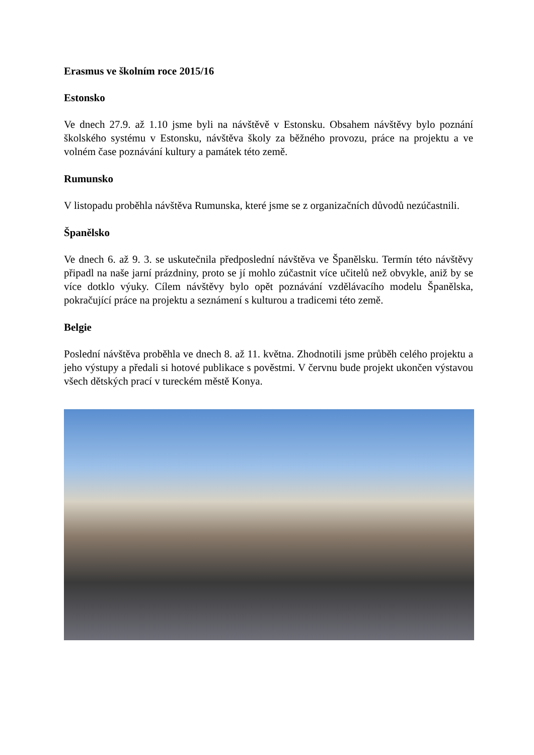Erasmus ve školním roce 2015/16
Estonsko
Ve dnech 27.9. až 1.10 jsme byli na návštěvě v Estonsku. Obsahem návštěvy bylo poznání školského systému v Estonsku, návštěva školy za běžného provozu, práce na projektu a ve volném čase poznávání kultury a památek této země.
Rumunsko
V listopadu proběhla návštěva Rumunska, které jsme se z organizačních důvodů nezúčastnili.
Španělsko
Ve dnech 6. až 9. 3. se uskutečnila předposlední návštěva ve Španělsku. Termín této návštěvy připadl na naše jarní prázdniny, proto se jí mohlo zúčastnit více učitelů než obvykle, aniž by se více dotklo výuky. Cílem návštěvy bylo opět poznávání vzdělávacího modelu Španělska, pokračující práce na projektu a seznámení s kulturou a tradicemi této země.
Belgie
Poslední návštěva proběhla ve dnech 8. až 11. května. Zhodnotili jsme průběh celého projektu a jeho výstupy a předali si hotové publikace s pověstmi. V červnu bude projekt ukončen výstavou všech dětských prací v tureckém městě Konya.